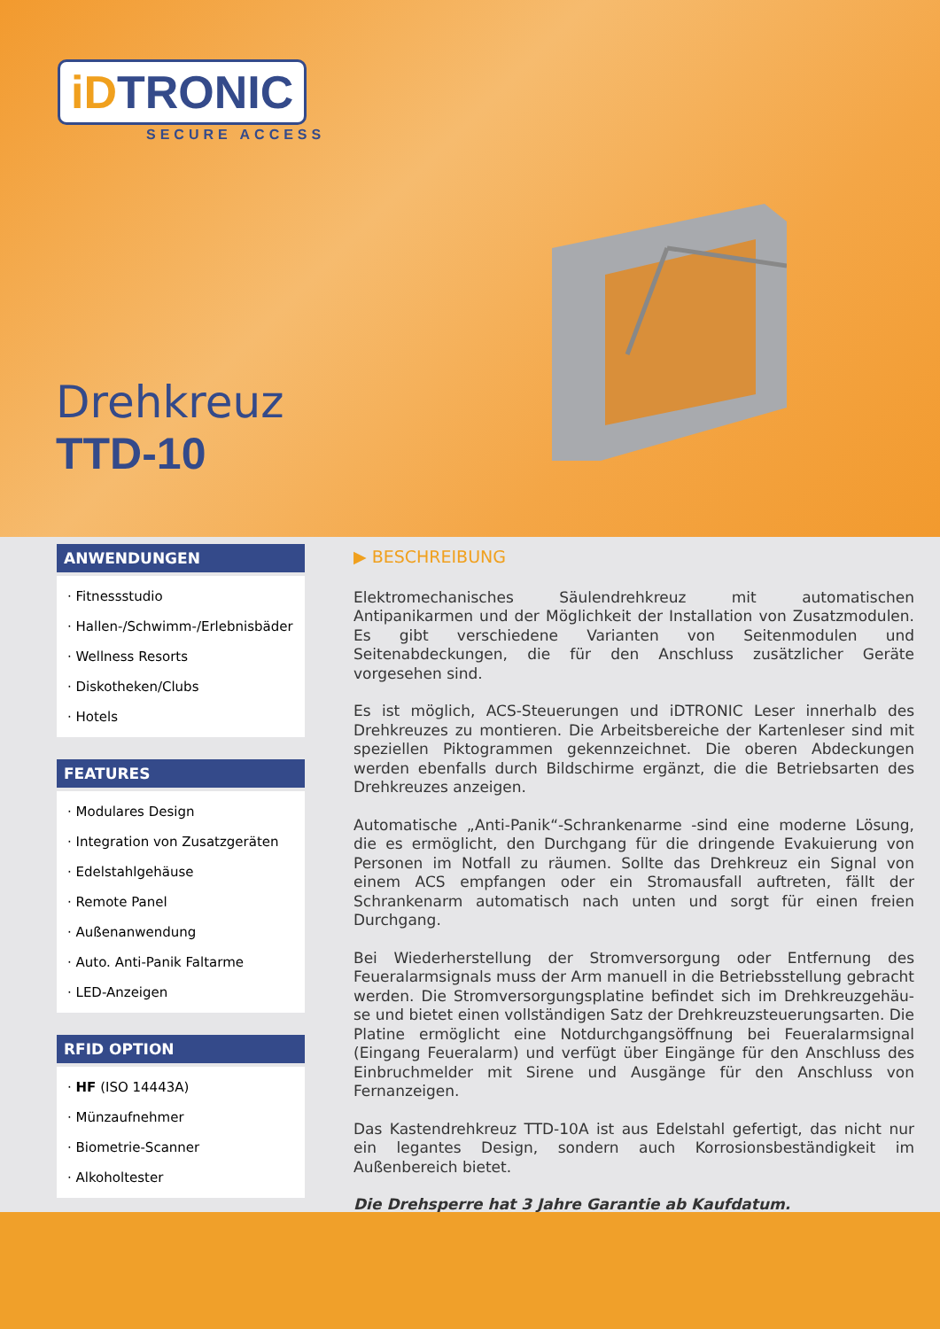iDTRONIC
SECURE ACCESS
Drehkreuz
TTD-10
ANWENDUNGEN
· Fitnessstudio
· Hallen-/Schwimm-/Erlebnisbäder
· Wellness Resorts
· Diskotheken/Clubs
· Hotels
FEATURES
· Modulares Design
· Integration von Zusatzgeräten
· Edelstahlgehäuse
· Remote Panel
· Außenanwendung
· Auto. Anti-Panik Faltarme
· LED-Anzeigen
RFID OPTION
· HF (ISO 14443A)
· Münzaufnehmer
· Biometrie-Scanner
· Alkoholtester
▶ BESCHREIBUNG
Elektromechanisches Säulendrehkreuz mit automatischen Antipanikarmen und der Möglichkeit der Installation von Zusatzmodulen. Es gibt verschiedene Varianten von Seitenmodulen und Seitenabdeckungen, die für den Anschluss zusätzlicher Geräte vorgesehen sind.
Es ist möglich, ACS-Steuerungen und iDTRONIC Leser innerhalb des Drehkreuzes zu montieren. Die Arbeitsbereiche der Kartenleser sind mit speziellen Piktogrammen gekennzeichnet. Die oberen Abdeckungen werden ebenfalls durch Bildschirme ergänzt, die die Betriebsarten des Drehkreuzes anzeigen.
Automatische „Anti-Panik“-Schrankenarme -sind eine moderne Lösung, die es ermöglicht, den Durchgang für die dringende Evakuierung von Personen im Notfall zu räumen. Sollte das Drehkreuz ein Signal von einem ACS empfangen oder ein Stromausfall auftreten, fällt der Schrankenarm automatisch nach unten und sorgt für einen freien Durchgang.
Bei Wiederherstellung der Stromversorgung oder Entfernung des Feueralarmsignals muss der Arm manuell in die Betriebsstellung gebracht werden. Die Stromversorgungsplatine befindet sich im Drehkreuzgehäu-se und bietet einen vollständigen Satz der Drehkreuzsteuerungsarten. Die Platine ermöglicht eine Notdurchgangsöffnung bei Feueralarmsignal (Eingang Feueralarm) und verfügt über Eingänge für den Anschluss des Einbruchmelder mit Sirene und Ausgänge für den Anschluss von Fernanzeigen.
Das Kastendrehkreuz TTD-10A ist aus Edelstahl gefertigt, das nicht nur ein legantes Design, sondern auch Korrosionsbeständigkeit im Außenbereich bietet.
Die Drehsperre hat 3 Jahre Garantie ab Kaufdatum.